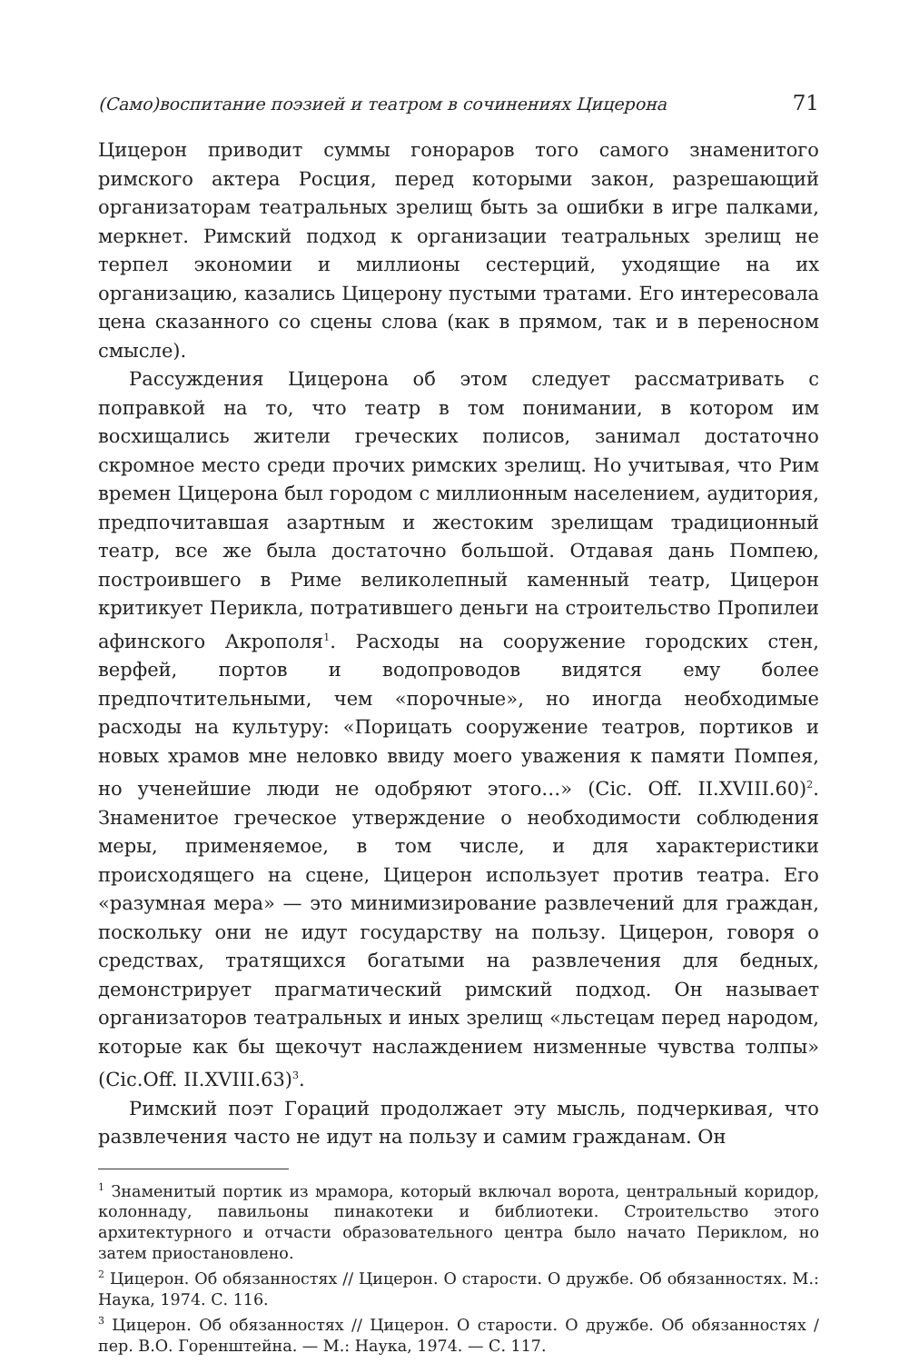(Само)воспитание поэзией и театром в сочинениях Цицерона 71
Цицерон приводит суммы гонораров того самого знаменитого римского актера Росция, перед которыми закон, разрешающий организаторам театральных зрелищ быть за ошибки в игре палками, меркнет. Римский подход к организации театральных зрелищ не терпел экономии и миллионы сестерций, уходящие на их организацию, казались Цицерону пустыми тратами. Его интересовала цена сказанного со сцены слова (как в прямом, так и в переносном смысле).
Рассуждения Цицерона об этом следует рассматривать с поправкой на то, что театр в том понимании, в котором им восхищались жители греческих полисов, занимал достаточно скромное место среди прочих римских зрелищ. Но учитывая, что Рим времен Цицерона был городом с миллионным населением, аудитория, предпочитавшая азартным и жестоким зрелищам традиционный театр, все же была достаточно большой. Отдавая дань Помпею, построившего в Риме великолепный каменный театр, Цицерон критикует Перикла, потратившего деньги на строительство Пропилеи афинского Акрополя<sup>1</sup>. Расходы на сооружение городских стен, верфей, портов и водопроводов видятся ему более предпочтительными, чем «порочные», но иногда необходимые расходы на культуру: «Порицать сооружение театров, портиков и новых храмов мне неловко ввиду моего уважения к памяти Помпея, но ученейшие люди не одобряют этого…» (Cic. Off. II.XVIII.60)<sup>2</sup>. Знаменитое греческое утверждение о необходимости соблюдения меры, применяемое, в том числе, и для характеристики происходящего на сцене, Цицерон использует против театра. Его «разумная мера» — это минимизирование развлечений для граждан, поскольку они не идут государству на пользу. Цицерон, говоря о средствах, тратящихся богатыми на развлечения для бедных, демонстрирует прагматический римский подход. Он называет организаторов театральных и иных зрелищ «льстецам перед народом, которые как бы щекочут наслаждением низменные чувства толпы» (Cic.Off. II.XVIII.63)<sup>3</sup>.
Римский поэт Гораций продолжает эту мысль, подчеркивая, что развлечения часто не идут на пользу и самим гражданам. Он
<sup>1</sup> Знаменитый портик из мрамора, который включал ворота, центральный коридор, колоннаду, павильоны пинакотеки и библиотеки. Строительство этого архитектурного и отчасти образовательного центра было начато Периклом, но затем приостановлено.
<sup>2</sup> Цицерон. Об обязанностях // Цицерон. О старости. О дружбе. Об обязанностях. М.: Наука, 1974. С. 116.
<sup>3</sup> Цицерон. Об обязанностях // Цицерон. О старости. О дружбе. Об обязанностях / пер. В.О. Горенштейна. — М.: Наука, 1974. — С. 117.